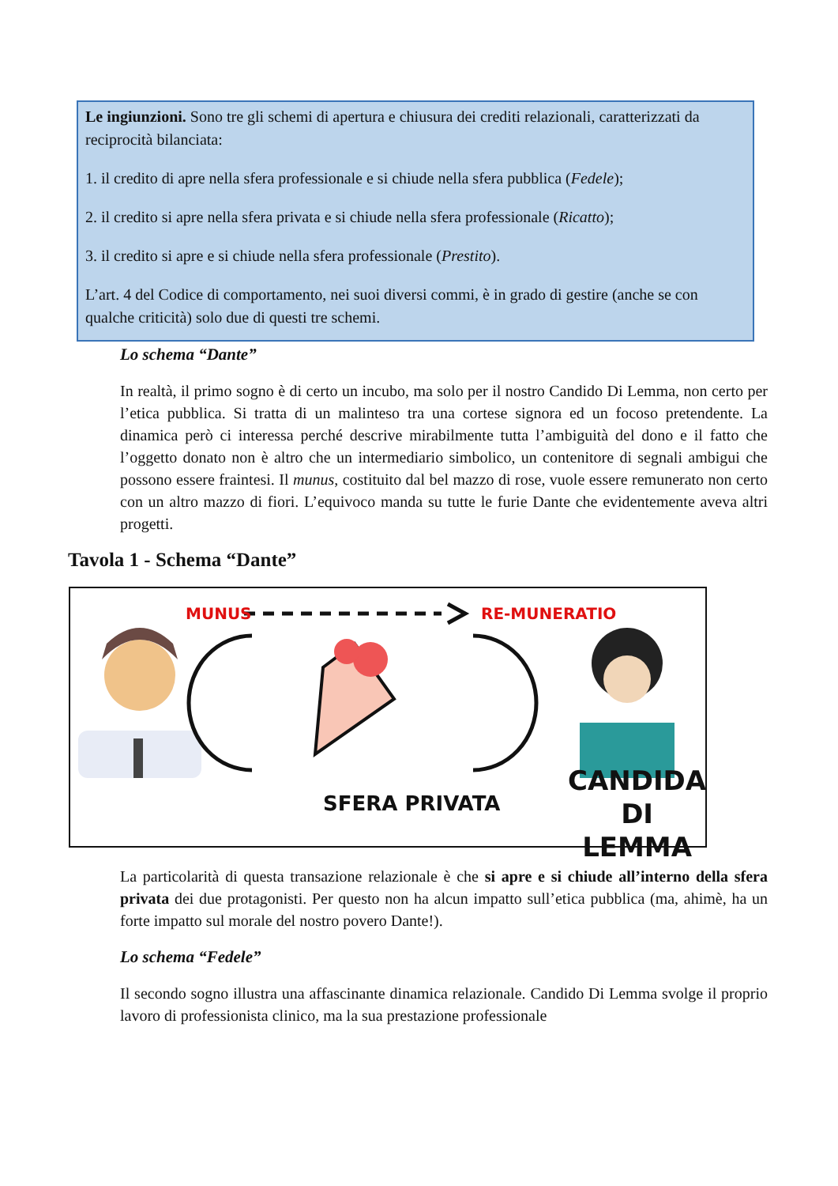Le ingiunzioni. Sono tre gli schemi di apertura e chiusura dei crediti relazionali, caratterizzati da reciprocità bilanciata:
1. il credito di apre nella sfera professionale e si chiude nella sfera pubblica (Fedele);
2. il credito si apre nella sfera privata e si chiude nella sfera professionale (Ricatto);
3. il credito si apre e si chiude nella sfera professionale (Prestito).
L’art. 4 del Codice di comportamento, nei suoi diversi commi, è in grado di gestire (anche se con qualche criticità) solo due di questi tre schemi.
Lo schema “Dante”
In realtà, il primo sogno è di certo un incubo, ma solo per il nostro Candido Di Lemma, non certo per l’etica pubblica. Si tratta di un malinteso tra una cortese signora ed un focoso pretendente. La dinamica però ci interessa perché descrive mirabilmente tutta l’ambiguità del dono e il fatto che l’oggetto donato non è altro che un intermediario simbolico, un contenitore di segnali ambigui che possono essere fraintesi. Il munus, costituito dal bel mazzo di rose, vuole essere remunerato non certo con un altro mazzo di fiori. L’equivoco manda su tutte le furie Dante che evidentemente aveva altri progetti.
Tavola 1 - Schema “Dante”
MUNUS RE-MUNERATIO
SFERA PRIVATA
CANDIDA
DI LEMMA
La particolarità di questa transazione relazionale è che si apre e si chiude all’interno della sfera privata dei due protagonisti. Per questo non ha alcun impatto sull’etica pubblica (ma, ahimè, ha un forte impatto sul morale del nostro povero Dante!).
Lo schema “Fedele”
Il secondo sogno illustra una affascinante dinamica relazionale. Candido Di Lemma svolge il proprio lavoro di professionista clinico, ma la sua prestazione professionale